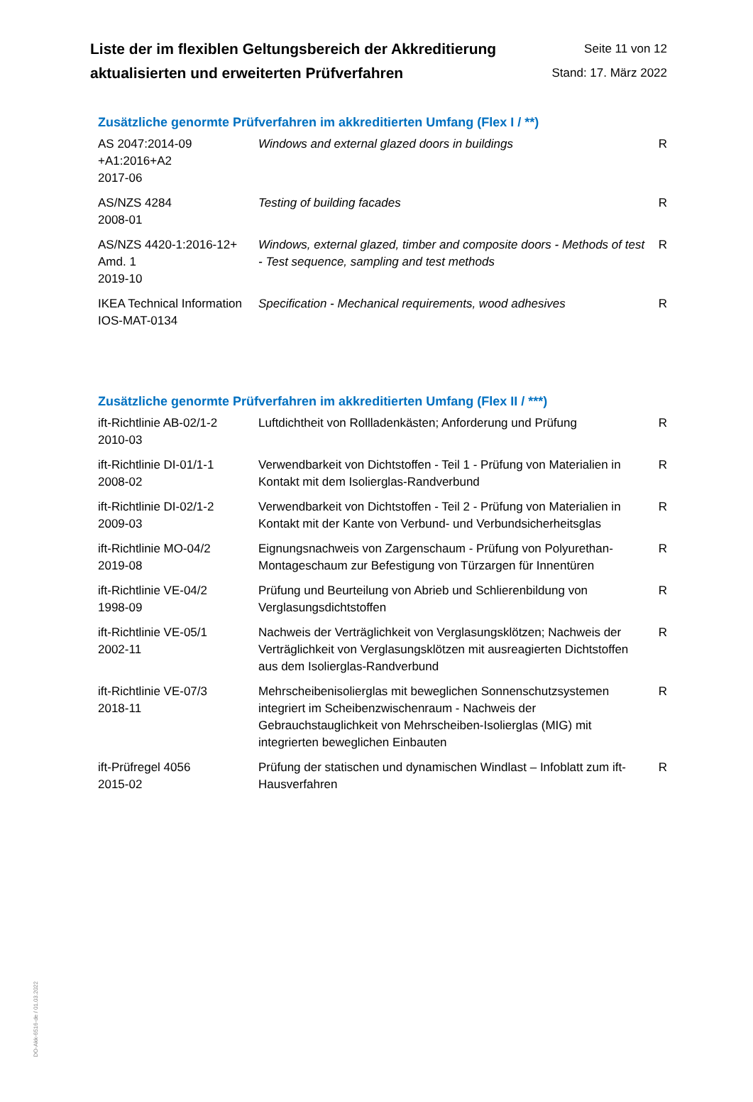Liste der im flexiblen Geltungsbereich der Akkreditierung
aktualisierten und erweiterten Prüfverfahren
Seite 11 von 12
Stand: 17. März 2022
Zusätzliche genormte Prüfverfahren im akkreditierten Umfang (Flex I / **)
| AS 2047:2014-09 +A1:2016+A2 2017-06 | Windows and external glazed doors in buildings | R |
| AS/NZS 4284 2008-01 | Testing of building facades | R |
| AS/NZS 4420-1:2016-12+ Amd. 1 2019-10 | Windows, external glazed, timber and composite doors - Methods of test - Test sequence, sampling and test methods | R |
| IKEA Technical Information IOS-MAT-0134 | Specification - Mechanical requirements, wood adhesives | R |
Zusätzliche genormte Prüfverfahren im akkreditierten Umfang (Flex II / ***)
| ift-Richtlinie AB-02/1-2 2010-03 | Luftdichtheit von Rollladenkästen; Anforderung und Prüfung | R |
| ift-Richtlinie DI-01/1-1 2008-02 | Verwendbarkeit von Dichtstoffen - Teil 1 - Prüfung von Materialien in Kontakt mit dem Isolierglas-Randverbund | R |
| ift-Richtlinie DI-02/1-2 2009-03 | Verwendbarkeit von Dichtstoffen - Teil 2 - Prüfung von Materialien in Kontakt mit der Kante von Verbund- und Verbundsicherheitsglas | R |
| ift-Richtlinie MO-04/2 2019-08 | Eignungsnachweis von Zargenschaum - Prüfung von Polyurethan-Montageschaum zur Befestigung von Türzargen für Innentüren | R |
| ift-Richtlinie VE-04/2 1998-09 | Prüfung und Beurteilung von Abrieb und Schlierenbildung von Verglasungsdichtstoffen | R |
| ift-Richtlinie VE-05/1 2002-11 | Nachweis der Verträglichkeit von Verglasungsklötzen; Nachweis der Verträglichkeit von Verglasungsklötzen mit ausreagierten Dichtstoffen aus dem Isolierglas-Randverbund | R |
| ift-Richtlinie VE-07/3 2018-11 | Mehrscheibenisolierglas mit beweglichen Sonnenschutzsystemen integriert im Scheibenzwischenraum - Nachweis der Gebrauchstauglichkeit von Mehrscheiben-Isolierglas (MIG) mit integrierten beweglichen Einbauten | R |
| ift-Prüfregel 4056 2015-02 | Prüfung der statischen und dynamischen Windlast – Infoblatt zum ift-Hausverfahren | R |
DO-Akk-6516-de / 01.03.2022